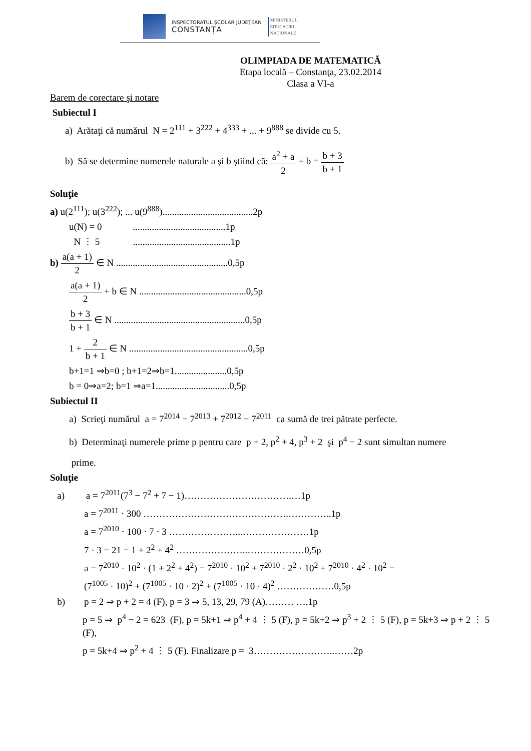INSPECTORATUL ŞCOLAR JUDEŢEAN
CONSTANŢA
MINISTERUL
EDUCAŢIEI
NAŢIONALE
OLIMPIADA DE MATEMATICĂ
Etapa locală – Constanţa, 23.02.2014
Clasa a VI-a
Barem de corectare şi notare
Subiectul I
a) Arătaţi că numărul N = 2<sup>111</sup> + 3<sup>222</sup> + 4<sup>333</sup> + ... + 9<sup>888</sup> se divide cu 5.
b) Să se determine numerele naturale a şi b ştiind că: a<sup>2</sup> + a 2 + b = b + 3 b + 1
Soluţie
a) u(2<sup>111</sup>); u(3<sup>222</sup>); ... u(9<sup>888</sup>)......................................2p
u(N) = 0 .......................................1p
N ⋮ 5 .........................................1p
b) a(a + 1) 2 ∈ N ...............................................0,5p
a(a + 1) 2 + b ∈ N .............................................0,5p
b + 3 b + 1 ∈ N .......................................................0,5p
1 + 2 b + 1 ∈ N ..................................................0,5p
b+1=1 ⇒b=0 ; b+1=2⇒b=1......................0,5p
b = 0⇒a=2; b=1 ⇒a=1...............................0,5p
Subiectul II
a) Scrieţi numărul a = 7<sup>2014</sup> − 7<sup>2013</sup> + 7<sup>2012</sup> − 7<sup>2011</sup> ca sumă de trei pătrate perfecte.
b) Determinaţi numerele prime p pentru care p + 2, p<sup>2</sup> + 4, p<sup>3</sup> + 2 şi p<sup>4</sup> − 2 sunt simultan numere
prime.
Soluţie
a) a = 7<sup>2011</sup>(7<sup>3</sup> − 7<sup>2</sup> + 7 − 1)…………………………….…1p
a = 7<sup>2011</sup> · 300 ……………………………………….…………..1p
a = 7<sup>2010</sup> · 100 · 7 · 3 …………………...…………………1p
7 · 3 = 21 = 1 + 2<sup>2</sup> + 4<sup>2</sup> …………………..………………0,5p
a = 7<sup>2010</sup> · 10<sup>2</sup> · (1 + 2<sup>2</sup> + 4<sup>2</sup>) = 7<sup>2010</sup> · 10<sup>2</sup> + 7<sup>2010</sup> · 2<sup>2</sup> · 10<sup>2</sup> + 7<sup>2010</sup> · 4<sup>2</sup> · 10<sup>2</sup> =
(7<sup>1005</sup> · 10)<sup>2</sup> + (7<sup>1005</sup> · 10 · 2)<sup>2</sup> + (7<sup>1005</sup> · 10 · 4)<sup>2</sup> ………………0,5p
b) p = 2 ⇒ p + 2 = 4 (F), p = 3 ⇒ 5, 13, 29, 79 (A)……… ….1p
p = 5 ⇒ p<sup>4</sup> − 2 = 623 (F), p = 5k+1 ⇒ p<sup>4</sup> + 4 ⋮ 5 (F), p = 5k+2 ⇒ p<sup>3</sup> + 2 ⋮ 5 (F), p = 5k+3 ⇒ p + 2 ⋮ 5 (F),
p = 5k+4 ⇒ p<sup>2</sup> + 4 ⋮ 5 (F). Finalizare p = 3……………………..……2p